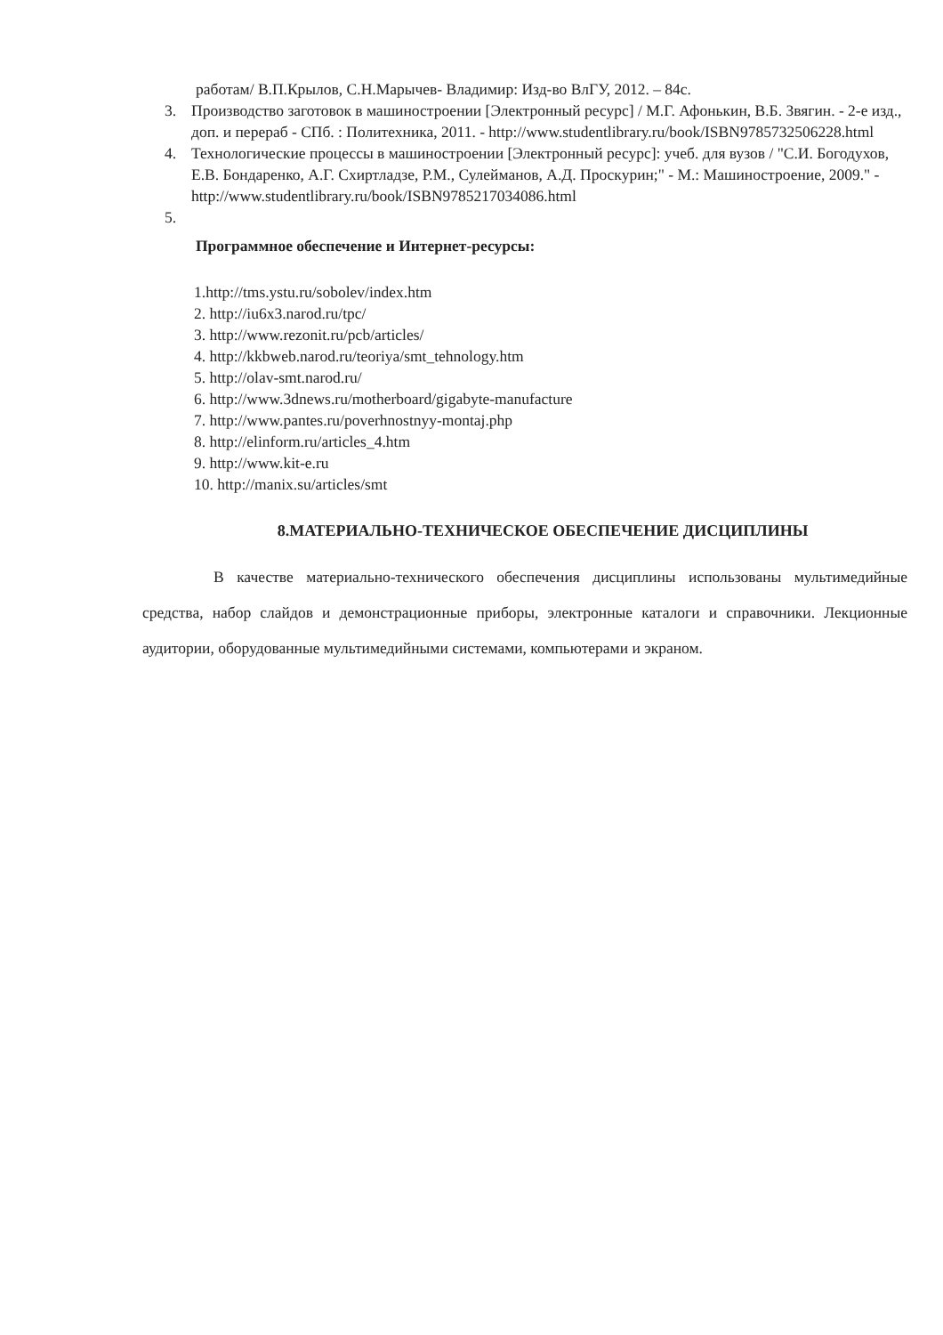работам/ В.П.Крылов, С.Н.Марычев- Владимир: Изд-во ВлГУ, 2012. – 84с.
3. Производство заготовок в машиностроении [Электронный ресурс] / М.Г. Афонькин, В.Б. Звягин. - 2-е изд., доп. и перераб - СПб. : Политехника, 2011. - http://www.studentlibrary.ru/book/ISBN9785732506228.html
4. Технологические процессы в машиностроении [Электронный ресурс]: учеб. для вузов / "С.И. Богодухов, Е.В. Бондаренко, А.Г. Схиртладзе, Р.М., Сулейманов, А.Д. Проскурин;" - М.: Машиностроение, 2009." - http://www.studentlibrary.ru/book/ISBN9785217034086.html
5.
Программное обеспечение и Интернет-ресурсы:
1.http://tms.ystu.ru/sobolev/index.htm
2. http://iu6x3.narod.ru/tpc/
3. http://www.rezonit.ru/pcb/articles/
4. http://kkbweb.narod.ru/teoriya/smt_tehnology.htm
5. http://olav-smt.narod.ru/
6. http://www.3dnews.ru/motherboard/gigabyte-manufacture
7. http://www.pantes.ru/poverhnostnyy-montaj.php
8. http://elinform.ru/articles_4.htm
9. http://www.kit-e.ru
10. http://manix.su/articles/smt
8.МАТЕРИАЛЬНО-ТЕХНИЧЕСКОЕ ОБЕСПЕЧЕНИЕ ДИСЦИПЛИНЫ
В качестве материально-технического обеспечения дисциплины использованы мультимедийные средства, набор слайдов и демонстрационные приборы, электронные каталоги и справочники. Лекционные аудитории, оборудованные мультимедийными системами, компьютерами и экраном.